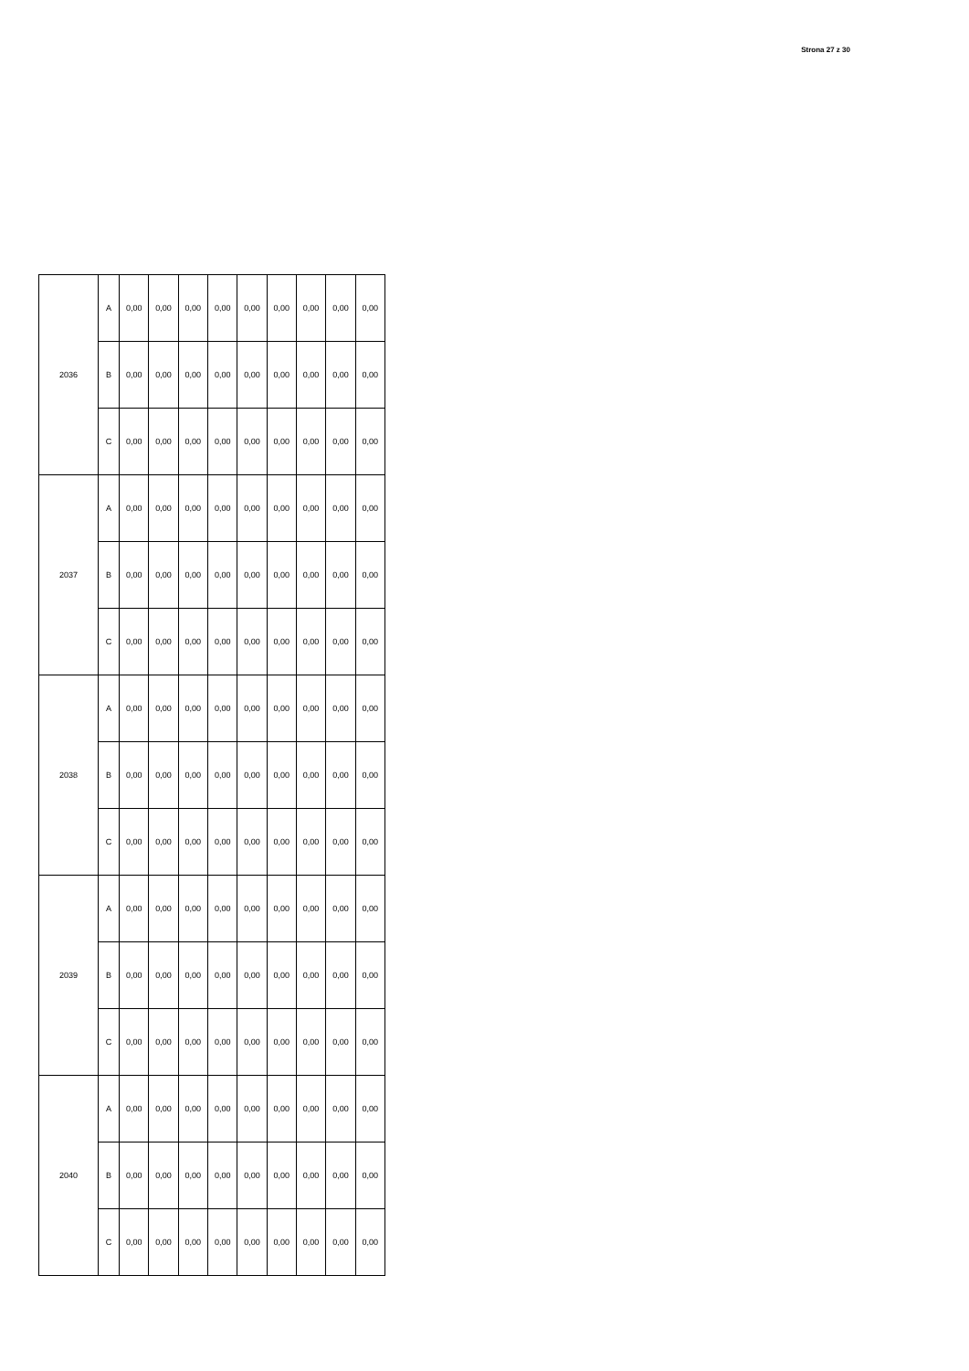Strona 27 z 30
| 2036 | A | 0,00 | 0,00 | 0,00 | 0,00 | 0,00 | 0,00 | 0,00 | 0,00 | 0,00 |
| | B | 0,00 | 0,00 | 0,00 | 0,00 | 0,00 | 0,00 | 0,00 | 0,00 | 0,00 |
| | C | 0,00 | 0,00 | 0,00 | 0,00 | 0,00 | 0,00 | 0,00 | 0,00 | 0,00 |
| 2037 | A | 0,00 | 0,00 | 0,00 | 0,00 | 0,00 | 0,00 | 0,00 | 0,00 | 0,00 |
| | B | 0,00 | 0,00 | 0,00 | 0,00 | 0,00 | 0,00 | 0,00 | 0,00 | 0,00 |
| | C | 0,00 | 0,00 | 0,00 | 0,00 | 0,00 | 0,00 | 0,00 | 0,00 | 0,00 |
| 2038 | A | 0,00 | 0,00 | 0,00 | 0,00 | 0,00 | 0,00 | 0,00 | 0,00 | 0,00 |
| | B | 0,00 | 0,00 | 0,00 | 0,00 | 0,00 | 0,00 | 0,00 | 0,00 | 0,00 |
| | C | 0,00 | 0,00 | 0,00 | 0,00 | 0,00 | 0,00 | 0,00 | 0,00 | 0,00 |
| 2039 | A | 0,00 | 0,00 | 0,00 | 0,00 | 0,00 | 0,00 | 0,00 | 0,00 | 0,00 |
| | B | 0,00 | 0,00 | 0,00 | 0,00 | 0,00 | 0,00 | 0,00 | 0,00 | 0,00 |
| | C | 0,00 | 0,00 | 0,00 | 0,00 | 0,00 | 0,00 | 0,00 | 0,00 | 0,00 |
| 2040 | A | 0,00 | 0,00 | 0,00 | 0,00 | 0,00 | 0,00 | 0,00 | 0,00 | 0,00 |
| | B | 0,00 | 0,00 | 0,00 | 0,00 | 0,00 | 0,00 | 0,00 | 0,00 | 0,00 |
| | C | 0,00 | 0,00 | 0,00 | 0,00 | 0,00 | 0,00 | 0,00 | 0,00 | 0,00 |